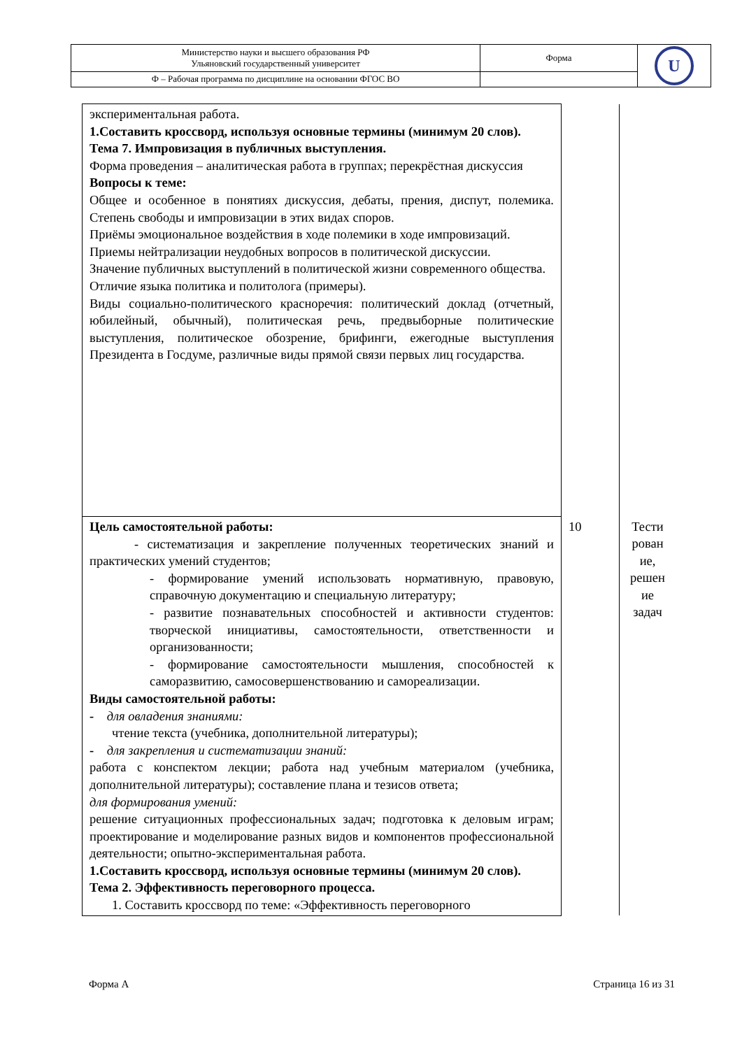| Министерство науки и высшего образования РФ Ульяновский государственный университет | Форма | U |
| Ф – Рабочая программа по дисциплине на основании ФГОС ВО | | |
| экспериментальная работа. 1.Составить кроссворд, используя основные термины (минимум 20 слов). Тема 7. Импровизация в публичных выступления. Форма проведения – аналитическая работа в группах; перекрёстная дискуссия Вопросы к теме: Общее и особенное в понятиях дискуссия, дебаты, прения, диспут, полемика. Степень свободы и импровизации в этих видах споров. Приёмы эмоциональное воздействия в ходе полемики в ходе импровизаций. Приемы нейтрализации неудобных вопросов в политической дискуссии. Значение публичных выступлений в политической жизни современного общества. Отличие языка политика и политолога (примеры). Виды социально-политического красноречия: политический доклад (отчетный, юбилейный, обычный), политическая речь, предвыборные политические выступления, политическое обозрение, брифинги, ежегодные выступления Президента в Госдуме, различные виды прямой связи первых лиц государства. | | |
| Цель самостоятельной работы: - систематизация и закрепление полученных теоретических знаний и практических умений студентов; - формирование умений использовать нормативную, правовую, справочную документацию и специальную литературу; - развитие познавательных способностей и активности студентов: творческой инициативы, самостоятельности, ответственности и организованности; - формирование самостоятельности мышления, способностей к саморазвитию, самосовершенствованию и самореализации. Виды самостоятельной работы: - для овладения знаниями: чтение текста (учебника, дополнительной литературы); - для закрепления и систематизации знаний: работа с конспектом лекции; работа над учебным материалом (учебника, дополнительной литературы); составление плана и тезисов ответа; для формирования умений: решение ситуационных профессиональных задач; подготовка к деловым играм; проектирование и моделирование разных видов и компонентов профессиональной деятельности; опытно-экспериментальная работа. 1.Составить кроссворд, используя основные термины (минимум 20 слов). Тема 2. Эффективность переговорного процесса. 1. Составить кроссворд по теме: «Эффективность переговорного | 10 | Тести рован ие, решен ие задач |
Форма А Страница 16 из 31